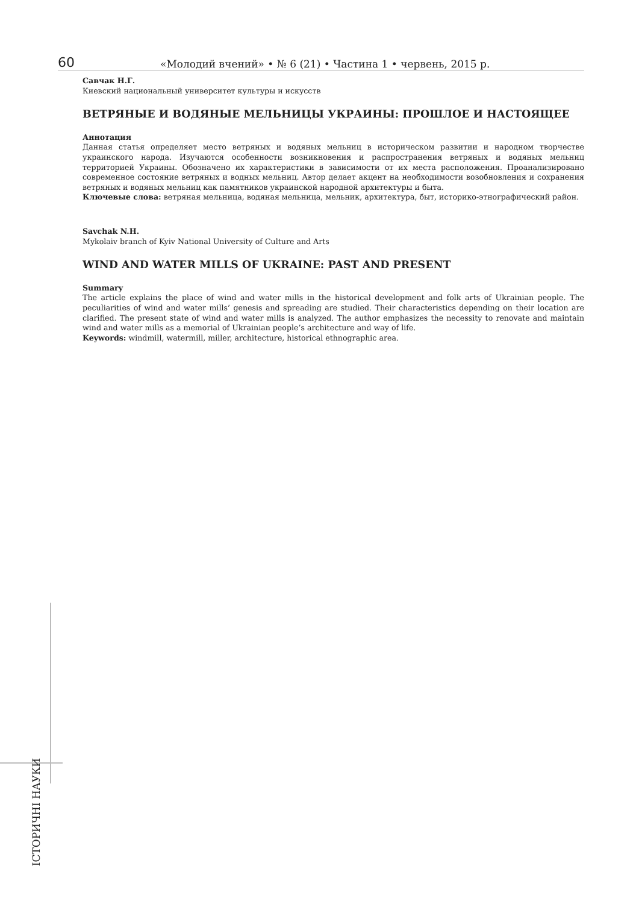60 «Молодий вчений» • № 6 (21) • Частина 1 • червень, 2015 р.
Савчак Н.Г.
Киевский национальный университет культуры и искусств
ВЕТРЯНЫЕ И ВОДЯНЫЕ МЕЛЬНИЦЫ УКРАИНЫ: ПРОШЛОЕ И НАСТОЯЩЕЕ
Аннотация
Данная статья определяет место ветряных и водяных мельниц в историческом развитии и народном творчестве украинского народа. Изучаются особенности возникновения и распространения ветряных и водяных мельниц территорией Украины. Обозначено их характеристики в зависимости от их места расположения. Проанализировано современное состояние ветряных и водных мельниц. Автор делает акцент на необходимости возобновления и сохранения ветряных и водяных мельниц как памятников украинской народной архитектуры и быта.
Ключевые слова: ветряная мельница, водяная мельница, мельник, архитектура, быт, историко-этнографический район.
Savchak N.H.
Mykolaiv branch of Kyiv National University of Culture and Arts
WIND AND WATER MILLS OF UKRAINE: PAST AND PRESENT
Summary
The article explains the place of wind and water mills in the historical development and folk arts of Ukrainian people. The peculiarities of wind and water mills’ genesis and spreading are studied. Their characteristics depending on their location are clarified. The present state of wind and water mills is analyzed. The author emphasizes the necessity to renovate and maintain wind and water mills as a memorial of Ukrainian people’s architecture and way of life.
Keywords: windmill, watermill, miller, architecture, historical ethnographic area.
ІСТОРИЧНІ НАУКИ